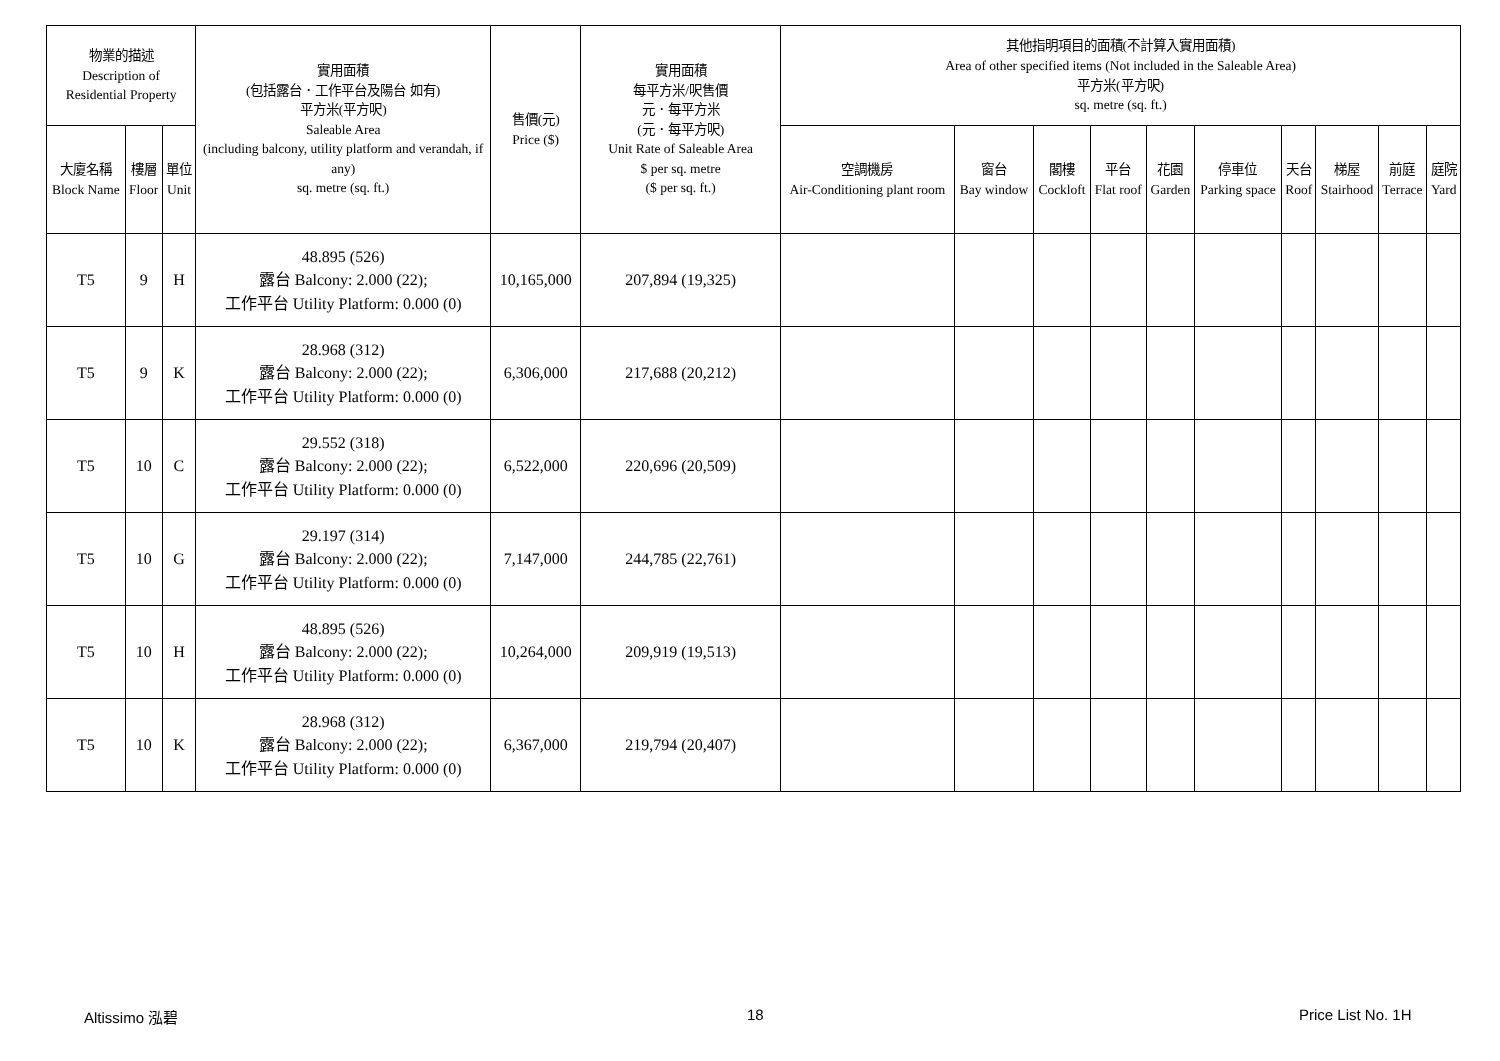| 物業的描述 Description of Residential Property | | | 實用面積 (包括露台．工作平台及陽台 如有) 平方米(平方呎) Saleable Area (including balcony, utility platform and verandah, if any) sq. metre (sq. ft.) | 售價(元) Price ($) | 實用面積 每平方米/呎售價 元．每平方米 (元．每平方呎) Unit Rate of Saleable Area $ per sq. metre ($ per sq. ft.) | 其他指明項目的面積(不計算入實用面積) Area of other specified items (Not included in the Saleable Area) 平方米(平方呎) sq. metre (sq. ft.) | | | | | | | | | |
| --- | --- | --- | --- | --- | --- | --- | --- | --- | --- | --- | --- | --- | --- | --- | --- |
| 大廈名稱 Block Name | 樓層 Floor | 單位 Unit | | | | 空調機房 Air-Conditioning plant room | 窗台 Bay window | 閣樓 Cockloft | 平台 Flat roof | 花園 Garden | 停車位 Parking space | 天台 Roof | 梯屋 Stairhood | 前庭 Terrace | 庭院 Yard |
| T5 | 9 | H | 48.895 (526) 露台 Balcony: 2.000 (22); 工作平台 Utility Platform: 0.000 (0) | 10,165,000 | 207,894 (19,325) | | | | | | | | | | |
| T5 | 9 | K | 28.968 (312) 露台 Balcony: 2.000 (22); 工作平台 Utility Platform: 0.000 (0) | 6,306,000 | 217,688 (20,212) | | | | | | | | | | |
| T5 | 10 | C | 29.552 (318) 露台 Balcony: 2.000 (22); 工作平台 Utility Platform: 0.000 (0) | 6,522,000 | 220,696 (20,509) | | | | | | | | | | |
| T5 | 10 | G | 29.197 (314) 露台 Balcony: 2.000 (22); 工作平台 Utility Platform: 0.000 (0) | 7,147,000 | 244,785 (22,761) | | | | | | | | | | |
| T5 | 10 | H | 48.895 (526) 露台 Balcony: 2.000 (22); 工作平台 Utility Platform: 0.000 (0) | 10,264,000 | 209,919 (19,513) | | | | | | | | | | |
| T5 | 10 | K | 28.968 (312) 露台 Balcony: 2.000 (22); 工作平台 Utility Platform: 0.000 (0) | 6,367,000 | 219,794 (20,407) | | | | | | | | | | |
Altissimo 泓碧 18 Price List No. 1H